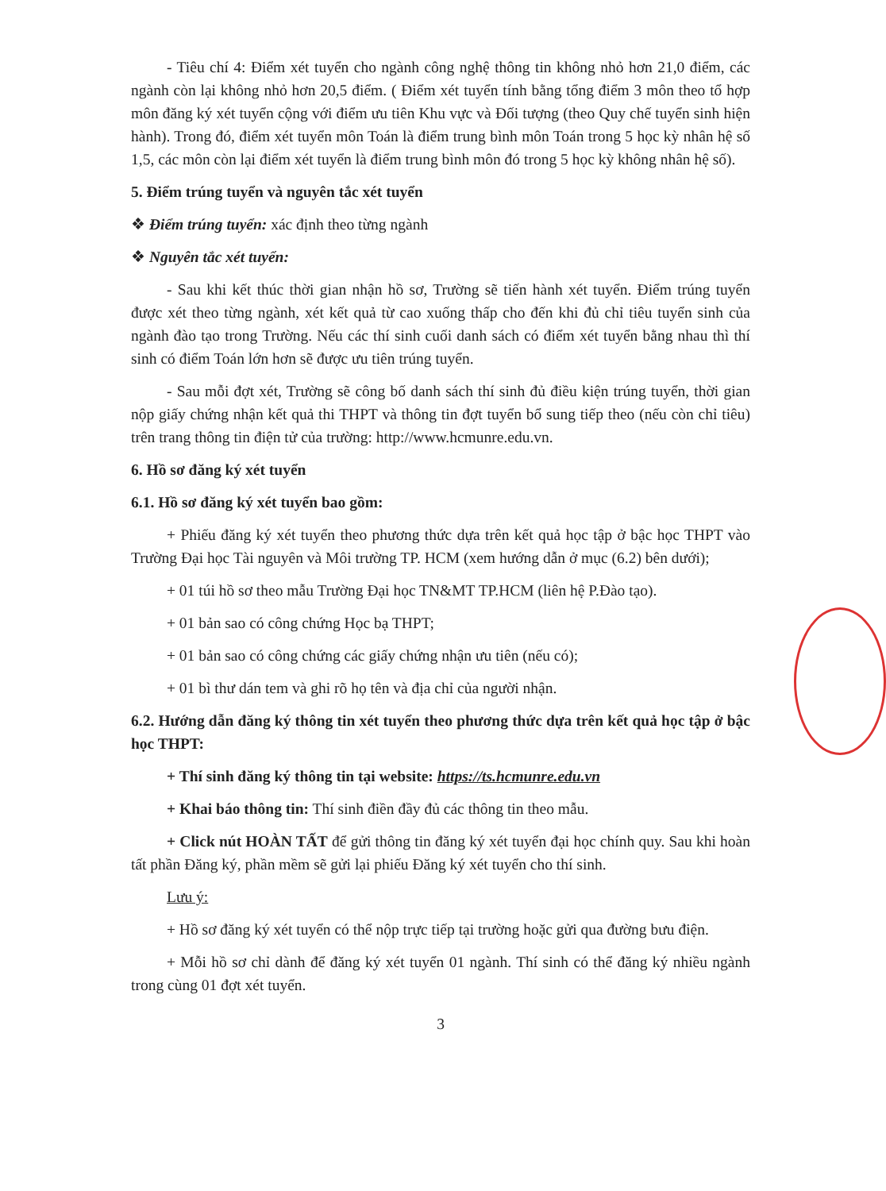- Tiêu chí 4: Điểm xét tuyển cho ngành công nghệ thông tin không nhỏ hơn 21,0 điểm, các ngành còn lại không nhỏ hơn 20,5 điểm. ( Điểm xét tuyển tính bằng tổng điểm 3 môn theo tổ hợp môn đăng ký xét tuyển cộng với điểm ưu tiên Khu vực và Đối tượng (theo Quy chế tuyển sinh hiện hành). Trong đó, điểm xét tuyển môn Toán là điểm trung bình môn Toán trong 5 học kỳ nhân hệ số 1,5, các môn còn lại điểm xét tuyển là điểm trung bình môn đó trong 5 học kỳ không nhân hệ số).
5. Điểm trúng tuyển và nguyên tắc xét tuyển
❖ Điểm trúng tuyển: xác định theo từng ngành
❖ Nguyên tắc xét tuyển:
- Sau khi kết thúc thời gian nhận hồ sơ, Trường sẽ tiến hành xét tuyển. Điểm trúng tuyển được xét theo từng ngành, xét kết quả từ cao xuống thấp cho đến khi đủ chỉ tiêu tuyển sinh của ngành đào tạo trong Trường. Nếu các thí sinh cuối danh sách có điểm xét tuyển bằng nhau thì thí sinh có điểm Toán lớn hơn sẽ được ưu tiên trúng tuyển.
- Sau mỗi đợt xét, Trường sẽ công bố danh sách thí sinh đủ điều kiện trúng tuyển, thời gian nộp giấy chứng nhận kết quả thi THPT và thông tin đợt tuyển bổ sung tiếp theo (nếu còn chỉ tiêu) trên trang thông tin điện tử của trường: http://www.hcmunre.edu.vn.
6. Hồ sơ đăng ký xét tuyển
6.1. Hồ sơ đăng ký xét tuyển bao gồm:
+ Phiếu đăng ký xét tuyển theo phương thức dựa trên kết quả học tập ở bậc học THPT vào Trường Đại học Tài nguyên và Môi trường TP. HCM (xem hướng dẫn ở mục (6.2) bên dưới);
+ 01 túi hồ sơ theo mẫu Trường Đại học TN&MT TP.HCM (liên hệ P.Đào tạo).
+ 01 bản sao có công chứng Học bạ THPT;
+ 01 bản sao có công chứng các giấy chứng nhận ưu tiên (nếu có);
+ 01 bì thư dán tem và ghi rõ họ tên và địa chỉ của người nhận.
6.2. Hướng dẫn đăng ký thông tin xét tuyển theo phương thức dựa trên kết quả học tập ở bậc học THPT:
+ Thí sinh đăng ký thông tin tại website: https://ts.hcmunre.edu.vn
+ Khai báo thông tin: Thí sinh điền đầy đủ các thông tin theo mẫu.
+ Click nút HOÀN TẤT để gửi thông tin đăng ký xét tuyển đại học chính quy. Sau khi hoàn tất phần Đăng ký, phần mềm sẽ gửi lại phiếu Đăng ký xét tuyển cho thí sinh.
Lưu ý:
+ Hồ sơ đăng ký xét tuyển có thể nộp trực tiếp tại trường hoặc gửi qua đường bưu điện.
+ Mỗi hồ sơ chỉ dành để đăng ký xét tuyển 01 ngành. Thí sinh có thể đăng ký nhiều ngành trong cùng 01 đợt xét tuyển.
3